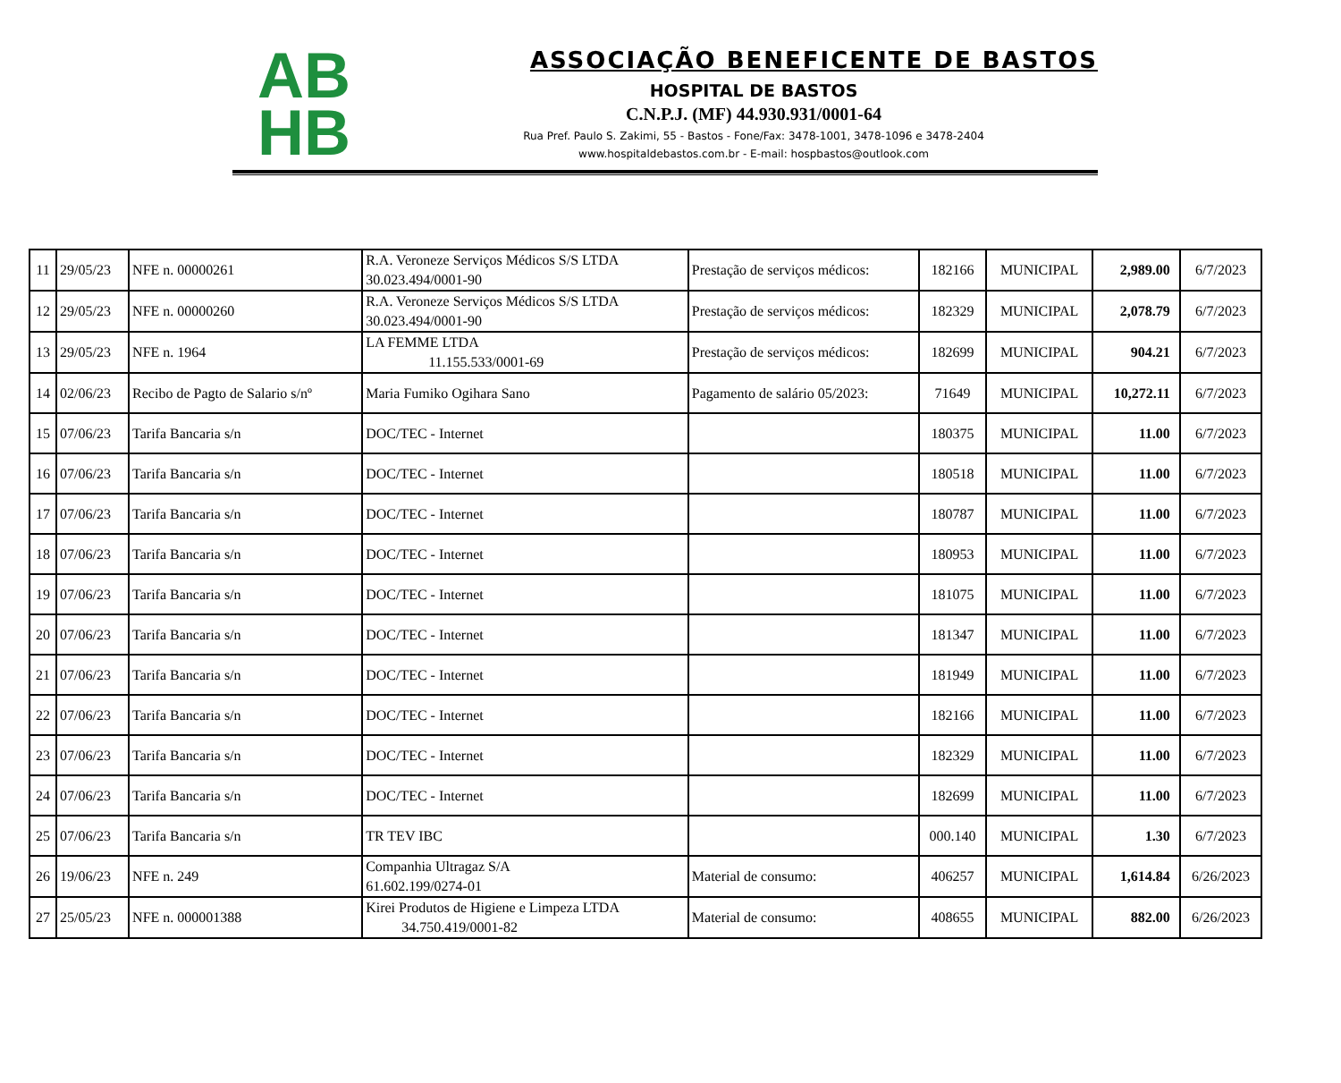AB
HB
ASSOCIAÇÃO BENEFICENTE DE BASTOS
HOSPITAL DE BASTOS
C.N.P.J. (MF) 44.930.931/0001-64
Rua Pref. Paulo S. Zakimi, 55 - Bastos - Fone/Fax: 3478-1001, 3478-1096 e 3478-2404
www.hospitaldebastos.com.br - E-mail: hospbastos@outlook.com
| 11 | 29/05/23 | NFE n. 00000261 | R.A. Veroneze Serviços Médicos S/S LTDA 30.023.494/0001-90 | Prestação de serviços médicos: | 182166 | MUNICIPAL | 2,989.00 | 6/7/2023 |
| 12 | 29/05/23 | NFE n. 00000260 | R.A. Veroneze Serviços Médicos S/S LTDA 30.023.494/0001-90 | Prestação de serviços médicos: | 182329 | MUNICIPAL | 2,078.79 | 6/7/2023 |
| 13 | 29/05/23 | NFE n. 1964 | LA FEMME LTDA 11.155.533/0001-69 | Prestação de serviços médicos: | 182699 | MUNICIPAL | 904.21 | 6/7/2023 |
| 14 | 02/06/23 | Recibo de Pagto de Salario s/nº | Maria Fumiko Ogihara Sano | Pagamento de salário 05/2023: | 71649 | MUNICIPAL | 10,272.11 | 6/7/2023 |
| 15 | 07/06/23 | Tarifa Bancaria s/n | DOC/TEC - Internet | | 180375 | MUNICIPAL | 11.00 | 6/7/2023 |
| 16 | 07/06/23 | Tarifa Bancaria s/n | DOC/TEC - Internet | | 180518 | MUNICIPAL | 11.00 | 6/7/2023 |
| 17 | 07/06/23 | Tarifa Bancaria s/n | DOC/TEC - Internet | | 180787 | MUNICIPAL | 11.00 | 6/7/2023 |
| 18 | 07/06/23 | Tarifa Bancaria s/n | DOC/TEC - Internet | | 180953 | MUNICIPAL | 11.00 | 6/7/2023 |
| 19 | 07/06/23 | Tarifa Bancaria s/n | DOC/TEC - Internet | | 181075 | MUNICIPAL | 11.00 | 6/7/2023 |
| 20 | 07/06/23 | Tarifa Bancaria s/n | DOC/TEC - Internet | | 181347 | MUNICIPAL | 11.00 | 6/7/2023 |
| 21 | 07/06/23 | Tarifa Bancaria s/n | DOC/TEC - Internet | | 181949 | MUNICIPAL | 11.00 | 6/7/2023 |
| 22 | 07/06/23 | Tarifa Bancaria s/n | DOC/TEC - Internet | | 182166 | MUNICIPAL | 11.00 | 6/7/2023 |
| 23 | 07/06/23 | Tarifa Bancaria s/n | DOC/TEC - Internet | | 182329 | MUNICIPAL | 11.00 | 6/7/2023 |
| 24 | 07/06/23 | Tarifa Bancaria s/n | DOC/TEC - Internet | | 182699 | MUNICIPAL | 11.00 | 6/7/2023 |
| 25 | 07/06/23 | Tarifa Bancaria s/n | TR TEV IBC | | 000.140 | MUNICIPAL | 1.30 | 6/7/2023 |
| 26 | 19/06/23 | NFE n. 249 | Companhia Ultragaz S/A 61.602.199/0274-01 | Material de consumo: | 406257 | MUNICIPAL | 1,614.84 | 6/26/2023 |
| 27 | 25/05/23 | NFE n. 000001388 | Kirei Produtos de Higiene e Limpeza LTDA 34.750.419/0001-82 | Material de consumo: | 408655 | MUNICIPAL | 882.00 | 6/26/2023 |